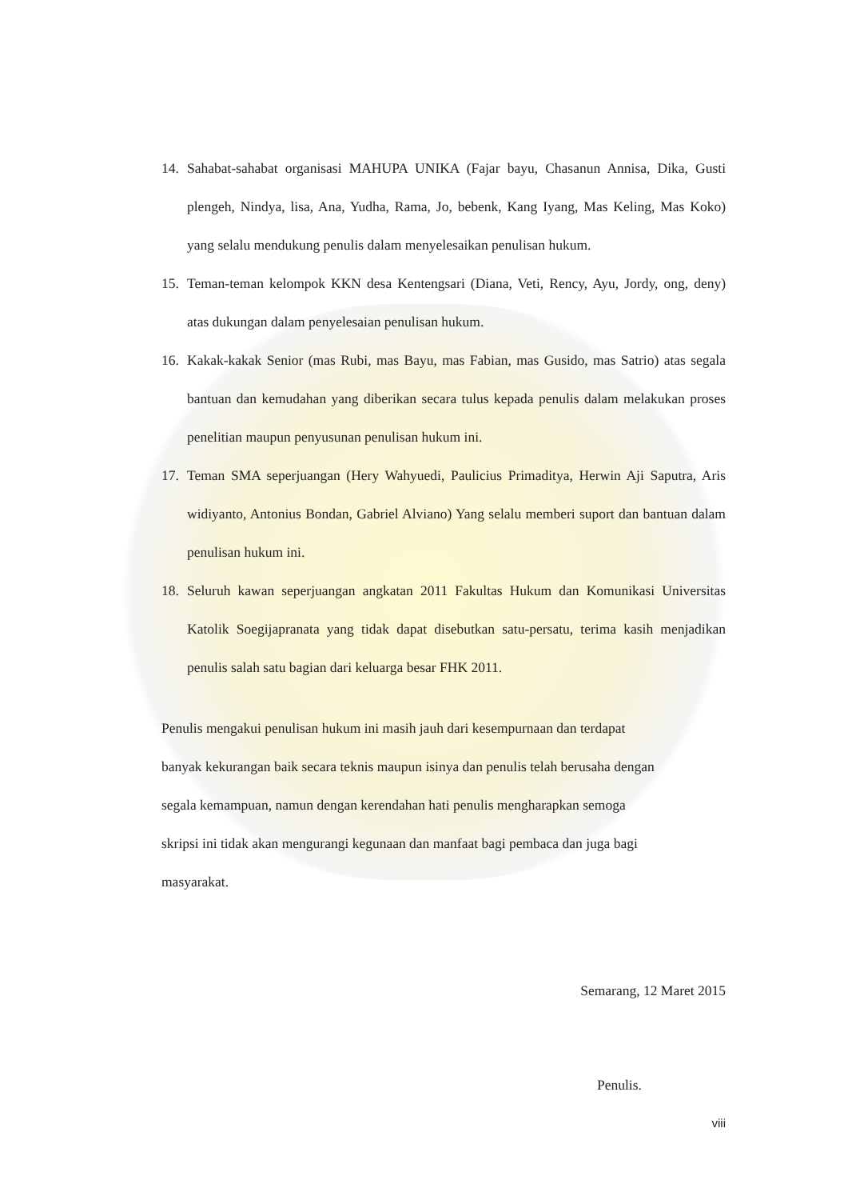14. Sahabat-sahabat organisasi MAHUPA UNIKA (Fajar bayu, Chasanun Annisa, Dika, Gusti plengeh, Nindya, lisa, Ana, Yudha, Rama, Jo, bebenk, Kang Iyang, Mas Keling, Mas Koko) yang selalu mendukung penulis dalam menyelesaikan penulisan hukum.
15. Teman-teman kelompok KKN desa Kentengsari (Diana, Veti, Rency, Ayu, Jordy, ong, deny) atas dukungan dalam penyelesaian penulisan hukum.
16. Kakak-kakak Senior (mas Rubi, mas Bayu, mas Fabian, mas Gusido, mas Satrio) atas segala bantuan dan kemudahan yang diberikan secara tulus kepada penulis dalam melakukan proses penelitian maupun penyusunan penulisan hukum ini.
17. Teman SMA seperjuangan (Hery Wahyuedi, Paulicius Primaditya, Herwin Aji Saputra, Aris widiyanto, Antonius Bondan, Gabriel Alviano) Yang selalu memberi suport dan bantuan dalam penulisan hukum ini.
18. Seluruh kawan seperjuangan angkatan 2011 Fakultas Hukum dan Komunikasi Universitas Katolik Soegijapranata yang tidak dapat disebutkan satu-persatu, terima kasih menjadikan penulis salah satu bagian dari keluarga besar FHK 2011.
Penulis mengakui penulisan hukum ini masih jauh dari kesempurnaan dan terdapat
banyak kekurangan baik secara teknis maupun isinya dan penulis telah berusaha dengan
segala kemampuan, namun dengan kerendahan hati penulis mengharapkan semoga
skripsi ini tidak akan mengurangi kegunaan dan manfaat bagi pembaca dan juga bagi
masyarakat.
Semarang, 12 Maret 2015
Penulis.
viii